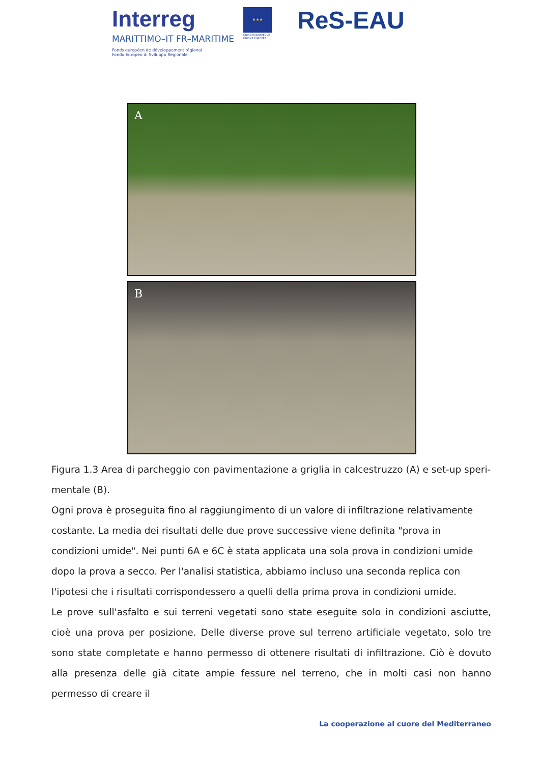Interreg
MARITTIMO–IT FR–MARITIME
Fonds européen de développement régional
Fondo Europeo di Sviluppo Regionale
★★★
UNION EUROPÉENNE
UNIONE EUROPEA
ReS-EAU
A
B
Figura 1.3 Area di parcheggio con pavimentazione a griglia in calcestruzzo (A) e set-up speri-mentale (B).
Ogni prova è proseguita fino al raggiungimento di un valore di infiltrazione relativamente costante. La media dei risultati delle due prove successive viene definita "prova in condizioni umide". Nei punti 6A e 6C è stata applicata una sola prova in condizioni umide dopo la prova a secco. Per l'analisi statistica, abbiamo incluso una seconda replica con l'ipotesi che i risultati corrispondessero a quelli della prima prova in condizioni umide.
Le prove sull'asfalto e sui terreni vegetati sono state eseguite solo in condizioni asciutte, cioè una prova per posizione. Delle diverse prove sul terreno artificiale vegetato, solo tre sono state completate e hanno permesso di ottenere risultati di infiltrazione. Ciò è dovuto alla presenza delle già citate ampie fessure nel terreno, che in molti casi non hanno permesso di creare il
La cooperazione al cuore del Mediterraneo